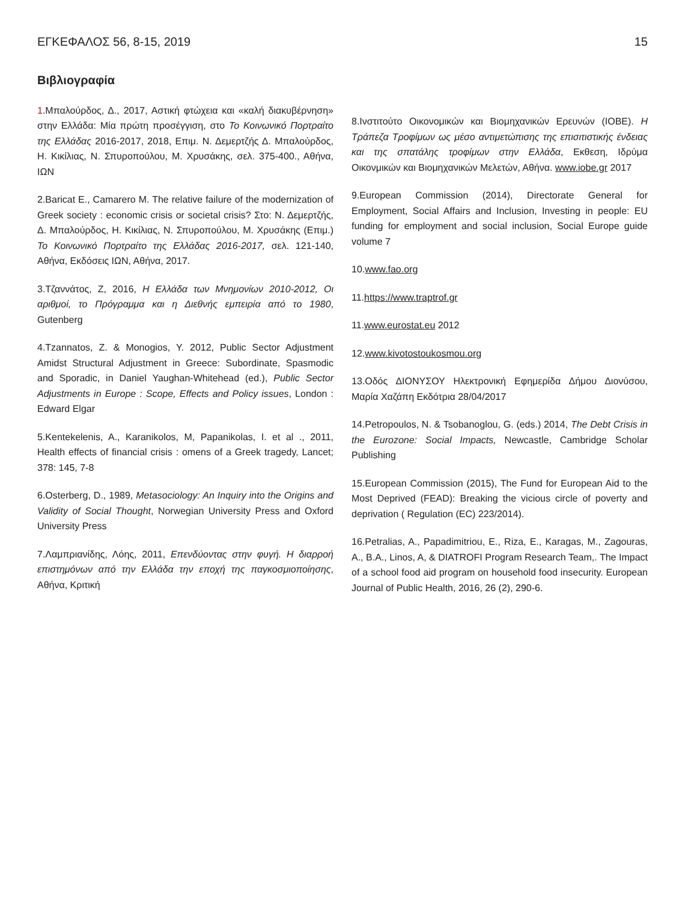ΕΓΚΕΦΑΛΟΣ 56, 8-15, 2019 15
Βιβλιογραφία
1.Μπαλούρδος, Δ., 2017, Αστική φτώχεια και «καλή διακυβέρνηση» στην Ελλάδα: Μία πρώτη προσέγγιση, στο Το Κοινωνικό Πορτραίτο της Ελλάδας 2016-2017, 2018, Επιμ. Ν. Δεμερτζής Δ. Μπαλούρδος, Η. Κικίλιας, Ν. Σπυροπούλου, Μ. Χρυσάκης, σελ. 375-400., Αθήνα, ΙΩΝ
2.Baricat E., Camarero M. The relative failure of the modernization of Greek society : economic crisis or societal crisis? Στο: Ν. Δεμερτζής, Δ. Μπαλούρδος, Η. Κικίλιας, Ν. Σπυροπούλου, Μ. Χρυσάκης (Επιμ.) Το Κοινωνικό Πορτραίτο της Ελλάδας 2016-2017, σελ. 121-140, Αθήνα, Εκδόσεις ΙΩΝ, Αθήνα, 2017.
3.Τζαννάτος, Ζ, 2016, Η Ελλάδα των Μνημονίων 2010-2012, Οι αριθμοί, το Πρόγραμμα και η Διεθνής εμπειρία από το 1980, Gutenberg
4.Tzannatos, Z. & Monogios, Y. 2012, Public Sector Adjustment Amidst Structural Adjustment in Greece: Subordinate, Spasmodic and Sporadic, in Daniel Yaughan-Whitehead (ed.), Public Sector Adjustments in Europe : Scope, Effects and Policy issues, London : Edward Elgar
5.Kentekelenis, A., Karanikolos, M, Papanikolas, I. et al ., 2011, Health effects of financial crisis : omens of a Greek tragedy, Lancet; 378: 145, 7-8
6.Osterberg, D., 1989, Metasociology: An Inquiry into the Origins and Validity of Social Thought, Norwegian University Press and Oxford University Press
7.Λαμπριανίδης, Λόης, 2011, Επενδύοντας στην φυγή. Η διαρροή επιστημόνων από την Ελλάδα την εποχή της παγκοσμιοποίησης, Αθήνα, Κριτική
8.Ινστιτούτο Οικονομικών και Βιομηχανικών Ερευνών (ΙΟΒΕ). Η Τράπεζα Τροφίμων ως μέσο αντιμετώπισης της επισιτιστικής ένδειας και της σπατάλης τροφίμων στην Ελλάδα, Εκθεση, Ιδρύμα Οικονμικών και Βιομηχανικών Μελετών, Αθήνα. www.iobe.gr 2017
9.European Commission (2014), Directorate General for Employment, Social Affairs and Inclusion, Investing in people: EU funding for employment and social inclusion, Social Europe guide volume 7
10.www.fao.org
11.https://www.traptrof.gr
11.www.eurostat.eu 2012
12.www.kivotostoukosmou.org
13.Οδός ΔΙΟΝΥΣΟΥ Ηλεκτρονική Εφημερίδα Δήμου Διονύσου, Μαρία Χαζάπη Εκδότρια 28/04/2017
14.Petropoulos, N. & Tsobanoglou, G. (eds.) 2014, The Debt Crisis in the Eurozone: Social Impacts, Newcastle, Cambridge Scholar Publishing
15.European Commission (2015), The Fund for European Aid to the Most Deprived (FEAD): Breaking the vicious circle of poverty and deprivation ( Regulation (EC) 223/2014).
16.Petralias, A., Papadimitriou, E., Riza, E., Karagas, M., Zagouras, A., B.A., Linos, A, & DIATROFI Program Research Team,. The Impact of a school food aid program on household food insecurity. European Journal of Public Health, 2016, 26 (2), 290-6.